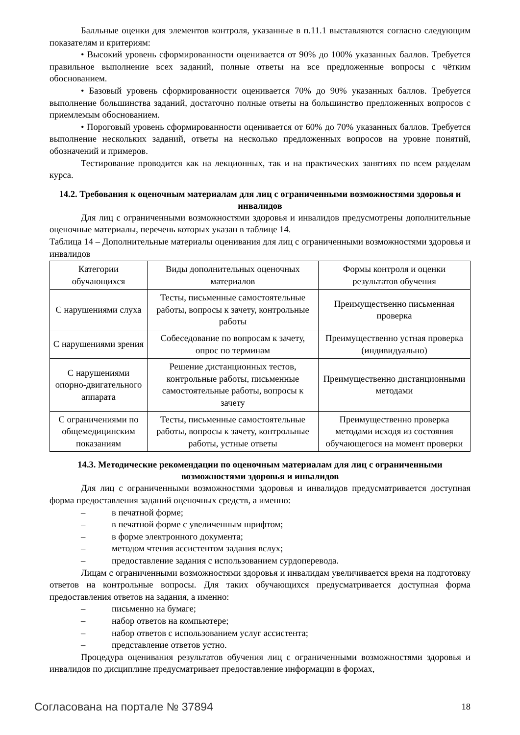Балльные оценки для элементов контроля, указанные в п.11.1 выставляются согласно следующим показателям и критериям:
• Высокий уровень сформированности оценивается от 90% до 100% указанных баллов. Требуется правильное выполнение всех заданий, полные ответы на все предложенные вопросы с чётким обоснованием.
• Базовый уровень сформированности оценивается 70% до 90% указанных баллов. Требуется выполнение большинства заданий, достаточно полные ответы на большинство предложенных вопросов с приемлемым обоснованием.
• Пороговый уровень сформированности оценивается от 60% до 70% указанных баллов. Требуется выполнение нескольких заданий, ответы на несколько предложенных вопросов на уровне понятий, обозначений и примеров.
Тестирование проводится как на лекционных, так и на практических занятиях по всем разделам курса.
14.2. Требования к оценочным материалам для лиц с ограниченными возможностями здоровья и инвалидов
Для лиц с ограниченными возможностями здоровья и инвалидов предусмотрены дополнительные оценочные материалы, перечень которых указан в таблице 14.
Таблица 14 – Дополнительные материалы оценивания для лиц с ограниченными возможностями здоровья и инвалидов
| Категории обучающихся | Виды дополнительных оценочных материалов | Формы контроля и оценки результатов обучения |
| С нарушениями слуха | Тесты, письменные самостоятельные работы, вопросы к зачету, контрольные работы | Преимущественно письменная проверка |
| С нарушениями зрения | Собеседование по вопросам к зачету, опрос по терминам | Преимущественно устная проверка (индивидуально) |
| С нарушениями опорно-двигательного аппарата | Решение дистанционных тестов, контрольные работы, письменные самостоятельные работы, вопросы к зачету | Преимущественно дистанционными методами |
| С ограничениями по общемедицинским показаниям | Тесты, письменные самостоятельные работы, вопросы к зачету, контрольные работы, устные ответы | Преимущественно проверка методами исходя из состояния обучающегося на момент проверки |
14.3. Методические рекомендации по оценочным материалам для лиц с ограниченными возможностями здоровья и инвалидов
Для лиц с ограниченными возможностями здоровья и инвалидов предусматривается доступная форма предоставления заданий оценочных средств, а именно:
– в печатной форме;
– в печатной форме с увеличенным шрифтом;
– в форме электронного документа;
– методом чтения ассистентом задания вслух;
– предоставление задания с использованием сурдоперевода.
Лицам с ограниченными возможностями здоровья и инвалидам увеличивается время на подготовку ответов на контрольные вопросы. Для таких обучающихся предусматривается доступная форма предоставления ответов на задания, а именно:
– письменно на бумаге;
– набор ответов на компьютере;
– набор ответов с использованием услуг ассистента;
– представление ответов устно.
Процедура оценивания результатов обучения лиц с ограниченными возможностями здоровья и инвалидов по дисциплине предусматривает предоставление информации в формах,
Согласована на портале № 37894 18